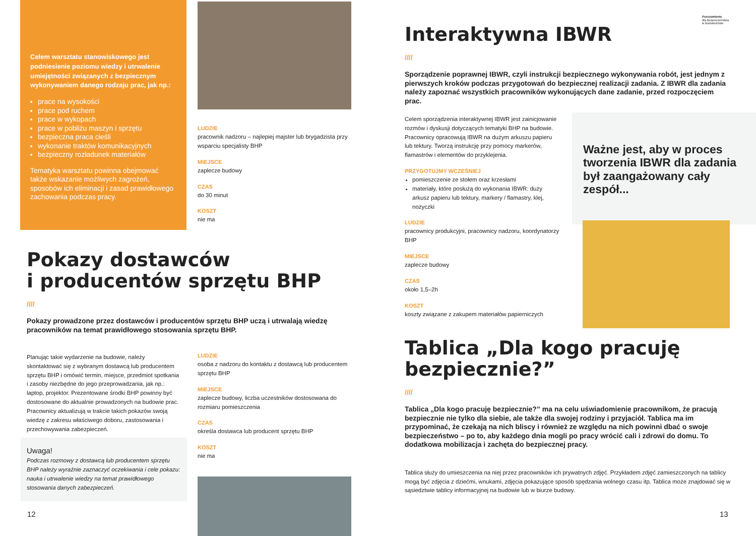Celem warsztatu stanowiskowego jest podniesienie poziomu wiedzy i utrwalenie umiejętności związanych z bezpiecznym wykonywaniem danego rodzaju prac, jak np.:
prace na wysokości
prace pod ruchem
prace w wykopach
prace w pobliżu maszyn i sprzętu
bezpieczna praca cieśli
wykonanie traktów komunikacyjnych
bezpieczny rozładunek materiałów
Tematyka warsztatu powinna obejmować także wskazanie możliwych zagrożeń, sposobów ich eliminacji i zasad prawidłowego zachowania podczas pracy.
LUDZIE
pracownik nadzoru – najlepiej majster lub brygadzista przy wsparciu specjalisty BHP
MIEJSCE
zaplecze budowy
CZAS
do 30 minut
KOSZT
nie ma
Pokazy dostawców
i producentów sprzętu BHP
////
Pokazy prowadzone przez dostawców i producentów sprzętu BHP uczą i utrwalają wiedzę pracowników na temat prawidłowego stosowania sprzętu BHP.
Planując takie wydarzenie na budowie, należy skontaktować się z wybranym dostawcą lub producentem sprzętu BHP i omówić termin, miejsce, przedmiot spotkania i zasoby niezbędne do jego przeprowadzania, jak np.: laptop, projektor. Prezentowane środki BHP powinny być dostosowane do aktualnie prowadzonych na budowie prac. Pracownicy aktualizują w trakcie takich pokazów swoją wiedzę z zakresu właściwego doboru, zastosowania i przechowywania zabezpieczeń.
Uwaga!
Podczas rozmowy z dostawcą lub producentem sprzętu BHP należy wyraźnie zaznaczyć oczekiwania i cele pokazu: nauka i utrwalenie wiedzy na temat prawidłowego stosowania danych zabezpieczeń.
LUDZIE
osoba z nadzoru do kontaktu z dostawcą lub producentem sprzętu BHP
MIEJSCE
zaplecze budowy, liczba uczestników dostosowana do rozmiaru pomieszczenia
CZAS
określa dostawca lub producent sprzętu BHP
KOSZT
nie ma
12
Porozumienie
dla Bezpieczeństwa
w Budownictwie
Interaktywna IBWR
////
Sporządzenie poprawnej IBWR, czyli instrukcji bezpiecznego wykonywania robót, jest jednym z pierwszych kroków podczas przygotowań do bezpiecznej realizacji zadania. Z IBWR dla zadania należy zapoznać wszystkich pracowników wykonujących dane zadanie, przed rozpoczęciem prac.
Celem sporządzenia interaktywnej IBWR jest zainicjowanie rozmów i dyskusji dotyczących tematyki BHP na budowie. Pracownicy opracowują IBWR na dużym arkuszu papieru lub tektury. Tworzą instrukcję przy pomocy markerów, flamastrów i elementów do przyklejenia.
PRZYGOTUJMY WCZEŚNIEJ
pomieszczenie ze stołem oraz krzesłami
materiały, które posłużą do wykonania IBWR: duży arkusz papieru lub tektury, markery / flamastry, klej, nożyczki
LUDZIE
pracownicy produkcyjni, pracownicy nadzoru, koordynatorzy BHP
MIEJSCE
zaplecze budowy
CZAS
około 1,5–2h
KOSZT
koszty związane z zakupem materiałów papierniczych
Ważne jest, aby w proces tworzenia IBWR dla zadania był zaangażowany cały zespół...
Tablica „Dla kogo pracuję
bezpiecznie?”
////
Tablica „Dla kogo pracuję bezpiecznie?” ma na celu uświadomienie pracownikom, że pracują bezpiecznie nie tylko dla siebie, ale także dla swojej rodziny i przyjaciół. Tablica ma im przypominać, że czekają na nich bliscy i również ze względu na nich powinni dbać o swoje bezpieczeństwo – po to, aby każdego dnia mogli po pracy wrócić cali i zdrowi do domu. To dodatkowa mobilizacja i zachęta do bezpiecznej pracy.
Tablica służy do umieszczenia na niej przez pracowników ich prywatnych zdjęć. Przykładem zdjęć zamieszczonych na tablicy mogą być zdjęcia z dziećmi, wnukami, zdjęcia pokazujące sposób spędzania wolnego czasu itp. Tablica może znajdować się w sąsiedztwie tablicy informacyjnej na budowie lub w biurze budowy.
13